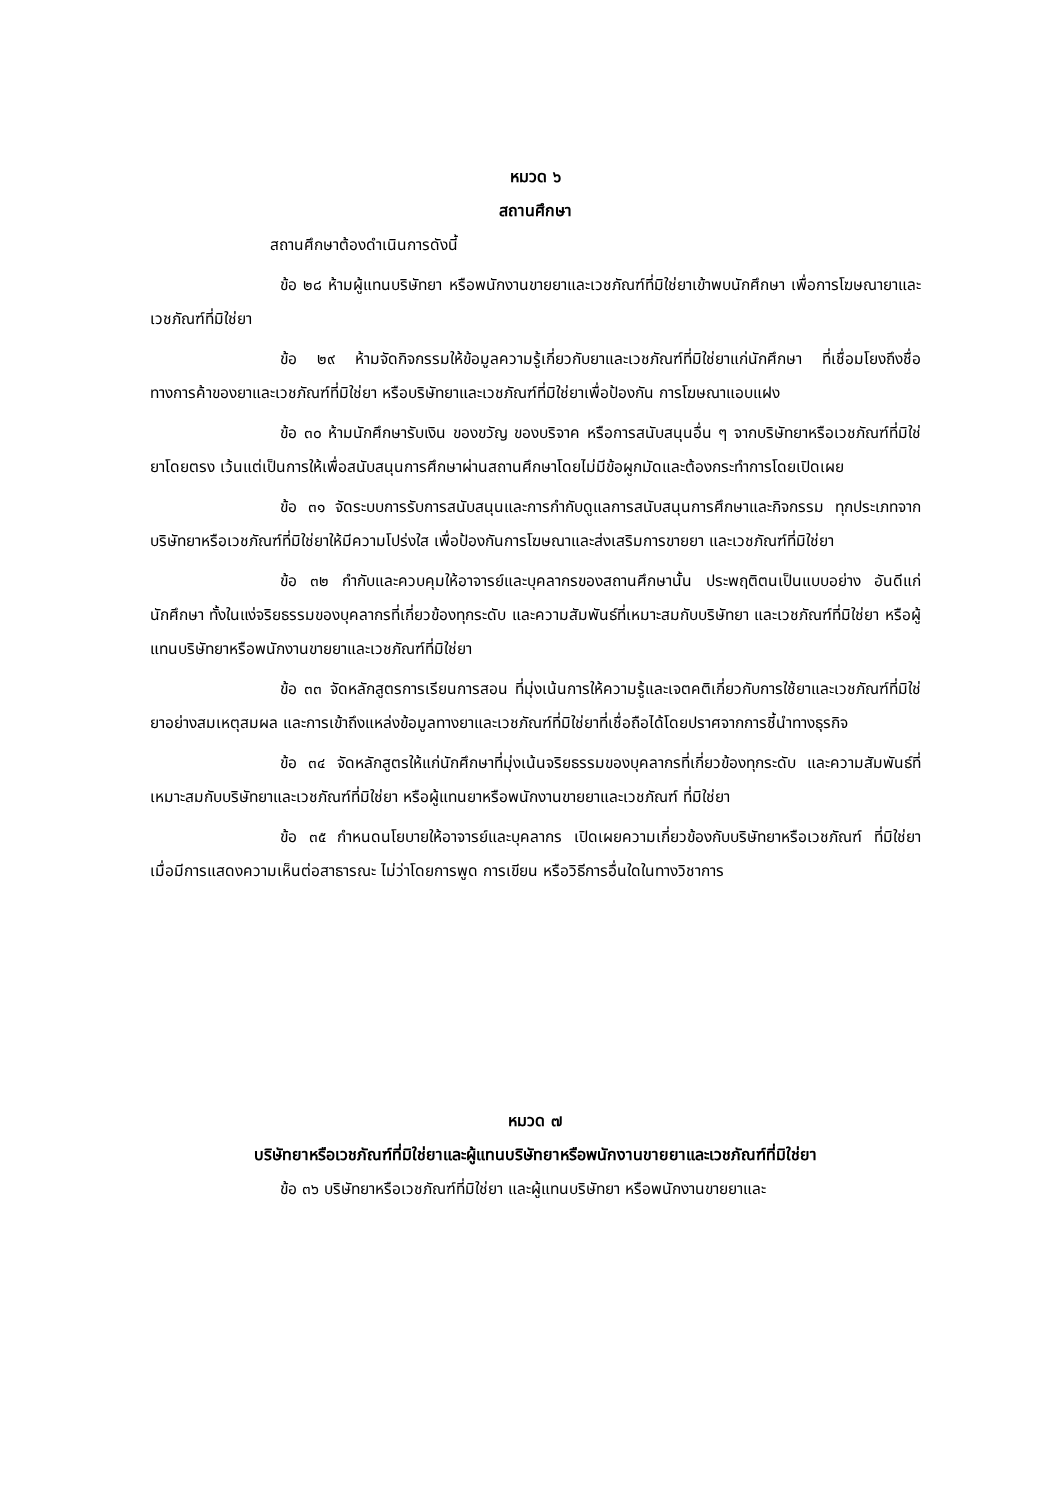หมวด ๖
สถานศึกษา
สถานศึกษาต้องดำเนินการดังนี้
ข้อ ๒๘ ห้ามผู้แทนบริษัทยา หรือพนักงานขายยาและเวชภัณฑ์ที่มิใช่ยาเข้าพบนักศึกษา เพื่อการโฆษณายาและเวชภัณฑ์ที่มิใช่ยา
ข้อ ๒๙ ห้ามจัดกิจกรรมให้ข้อมูลความรู้เกี่ยวกับยาและเวชภัณฑ์ที่มิใช่ยาแก่นักศึกษา ที่เชื่อมโยงถึงชื่อทางการค้าของยาและเวชภัณฑ์ที่มิใช่ยา หรือบริษัทยาและเวชภัณฑ์ที่มิใช่ยาเพื่อป้องกัน การโฆษณาแอบแฝง
ข้อ ๓๐ ห้ามนักศึกษารับเงิน ของขวัญ ของบริจาค หรือการสนับสนุนอื่น ๆ จากบริษัทยาหรือเวชภัณฑ์ที่มิใช่ยาโดยตรง เว้นแต่เป็นการให้เพื่อสนับสนุนการศึกษาผ่านสถานศึกษาโดยไม่มีข้อผูกมัดและต้องกระทำการโดยเปิดเผย
ข้อ ๓๑ จัดระบบการรับการสนับสนุนและการกำกับดูแลการสนับสนุนการศึกษาและกิจกรรม ทุกประเภทจากบริษัทยาหรือเวชภัณฑ์ที่มิใช่ยาให้มีความโปร่งใส เพื่อป้องกันการโฆษณาและส่งเสริมการขายยา และเวชภัณฑ์ที่มิใช่ยา
ข้อ ๓๒ กำกับและควบคุมให้อาจารย์และบุคลากรของสถานศึกษานั้น ประพฤติตนเป็นแบบอย่าง อันดีแก่นักศึกษา ทั้งในแง่จริยธรรมของบุคลากรที่เกี่ยวข้องทุกระดับ และความสัมพันธ์ที่เหมาะสมกับบริษัทยา และเวชภัณฑ์ที่มิใช่ยา หรือผู้แทนบริษัทยาหรือพนักงานขายยาและเวชภัณฑ์ที่มิใช่ยา
ข้อ ๓๓ จัดหลักสูตรการเรียนการสอน ที่มุ่งเน้นการให้ความรู้และเจตคติเกี่ยวกับการใช้ยาและเวชภัณฑ์ที่มิใช่ยาอย่างสมเหตุสมผล และการเข้าถึงแหล่งข้อมูลทางยาและเวชภัณฑ์ที่มิใช่ยาที่เชื่อถือได้โดยปราศจากการชี้นำทางธุรกิจ
ข้อ ๓๔ จัดหลักสูตรให้แก่นักศึกษาที่มุ่งเน้นจริยธรรมของบุคลากรที่เกี่ยวข้องทุกระดับ และความสัมพันธ์ที่เหมาะสมกับบริษัทยาและเวชภัณฑ์ที่มิใช่ยา หรือผู้แทนยาหรือพนักงานขายยาและเวชภัณฑ์ ที่มิใช่ยา
ข้อ ๓๕ กำหนดนโยบายให้อาจารย์และบุคลากร เปิดเผยความเกี่ยวข้องกับบริษัทยาหรือเวชภัณฑ์ ที่มิใช่ยา เมื่อมีการแสดงความเห็นต่อสาธารณะ ไม่ว่าโดยการพูด การเขียน หรือวิธีการอื่นใดในทางวิชาการ
หมวด ๗
บริษัทยาหรือเวชภัณฑ์ที่มิใช่ยาและผู้แทนบริษัทยาหรือพนักงานขายยาและเวชภัณฑ์ที่มิใช่ยา
ข้อ ๓๖ บริษัทยาหรือเวชภัณฑ์ที่มิใช่ยา และผู้แทนบริษัทยา หรือพนักงานขายยาและ